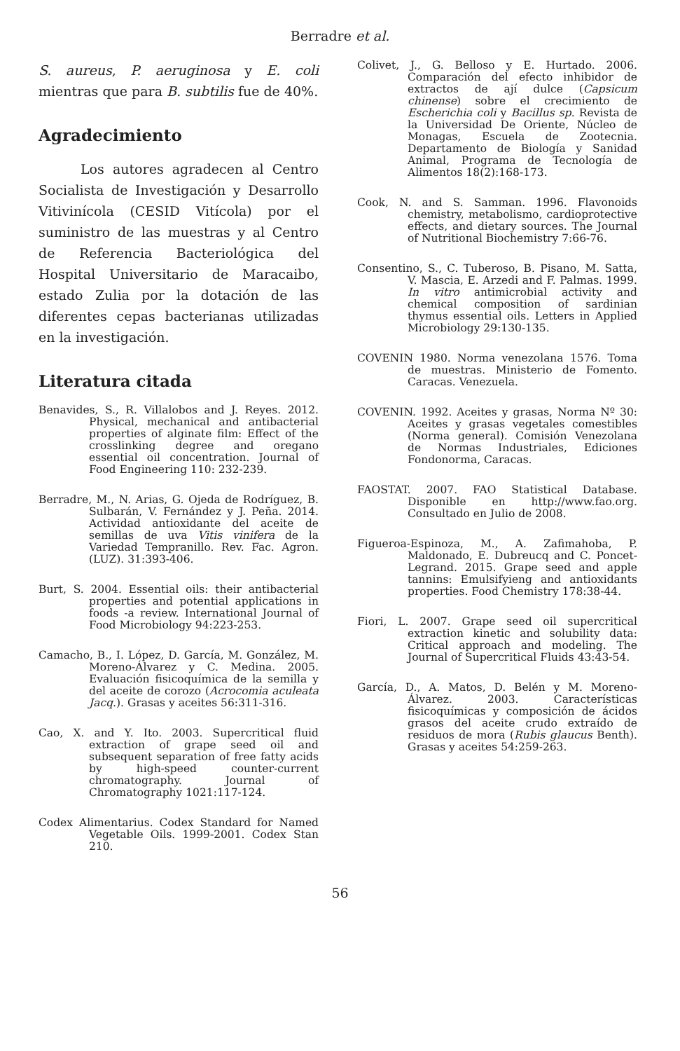Berradre et al.
S. aureus, P. aeruginosa y E. coli mientras que para B. subtilis fue de 40%.
Agradecimiento
Los autores agradecen al Centro Socialista de Investigación y Desarrollo Vitivinícola (CESID Vitícola) por el suministro de las muestras y al Centro de Referencia Bacteriológica del Hospital Universitario de Maracaibo, estado Zulia por la dotación de las diferentes cepas bacterianas utilizadas en la investigación.
Literatura citada
Benavides, S., R. Villalobos and J. Reyes. 2012. Physical, mechanical and antibacterial properties of alginate film: Effect of the crosslinking degree and oregano essential oil concentration. Journal of Food Engineering 110: 232-239.
Berradre, M., N. Arias, G. Ojeda de Rodríguez, B. Sulbarán, V. Fernández y J. Peña. 2014. Actividad antioxidante del aceite de semillas de uva Vitis vinifera de la Variedad Tempranillo. Rev. Fac. Agron. (LUZ). 31:393-406.
Burt, S. 2004. Essential oils: their antibacterial properties and potential applications in foods -a review. International Journal of Food Microbiology 94:223-253.
Camacho, B., I. López, D. García, M. González, M. Moreno-Álvarez y C. Medina. 2005. Evaluación fisicoquímica de la semilla y del aceite de corozo (Acrocomia aculeata Jacq.). Grasas y aceites 56:311-316.
Cao, X. and Y. Ito. 2003. Supercritical fluid extraction of grape seed oil and subsequent separation of free fatty acids by high-speed counter-current chromatography. Journal of Chromatography 1021:117-124.
Codex Alimentarius. Codex Standard for Named Vegetable Oils. 1999-2001. Codex Stan 210.
Colivet, J., G. Belloso y E. Hurtado. 2006. Comparación del efecto inhibidor de extractos de ají dulce (Capsicum chinense) sobre el crecimiento de Escherichia coli y Bacillus sp. Revista de la Universidad De Oriente, Núcleo de Monagas, Escuela de Zootecnia. Departamento de Biología y Sanidad Animal, Programa de Tecnología de Alimentos 18(2):168-173.
Cook, N. and S. Samman. 1996. Flavonoids chemistry, metabolismo, cardioprotective effects, and dietary sources. The Journal of Nutritional Biochemistry 7:66-76.
Consentino, S., C. Tuberoso, B. Pisano, M. Satta, V. Mascia, E. Arzedi and F. Palmas. 1999. In vitro antimicrobial activity and chemical composition of sardinian thymus essential oils. Letters in Applied Microbiology 29:130-135.
COVENIN 1980. Norma venezolana 1576. Toma de muestras. Ministerio de Fomento. Caracas. Venezuela.
COVENIN. 1992. Aceites y grasas, Norma Nº 30: Aceites y grasas vegetales comestibles (Norma general). Comisión Venezolana de Normas Industriales, Ediciones Fondonorma, Caracas.
FAOSTAT. 2007. FAO Statistical Database. Disponible en http://www.fao.org. Consultado en Julio de 2008.
Figueroa-Espinoza, M., A. Zafimahoba, P. Maldonado, E. Dubreucq and C. Poncet-Legrand. 2015. Grape seed and apple tannins: Emulsifyieng and antioxidants properties. Food Chemistry 178:38-44.
Fiori, L. 2007. Grape seed oil supercritical extraction kinetic and solubility data: Critical approach and modeling. The Journal of Supercritical Fluids 43:43-54.
García, D., A. Matos, D. Belén y M. Moreno-Álvarez. 2003. Características fisicoquímicas y composición de ácidos grasos del aceite crudo extraído de residuos de mora (Rubis glaucus Benth). Grasas y aceites 54:259-263.
56